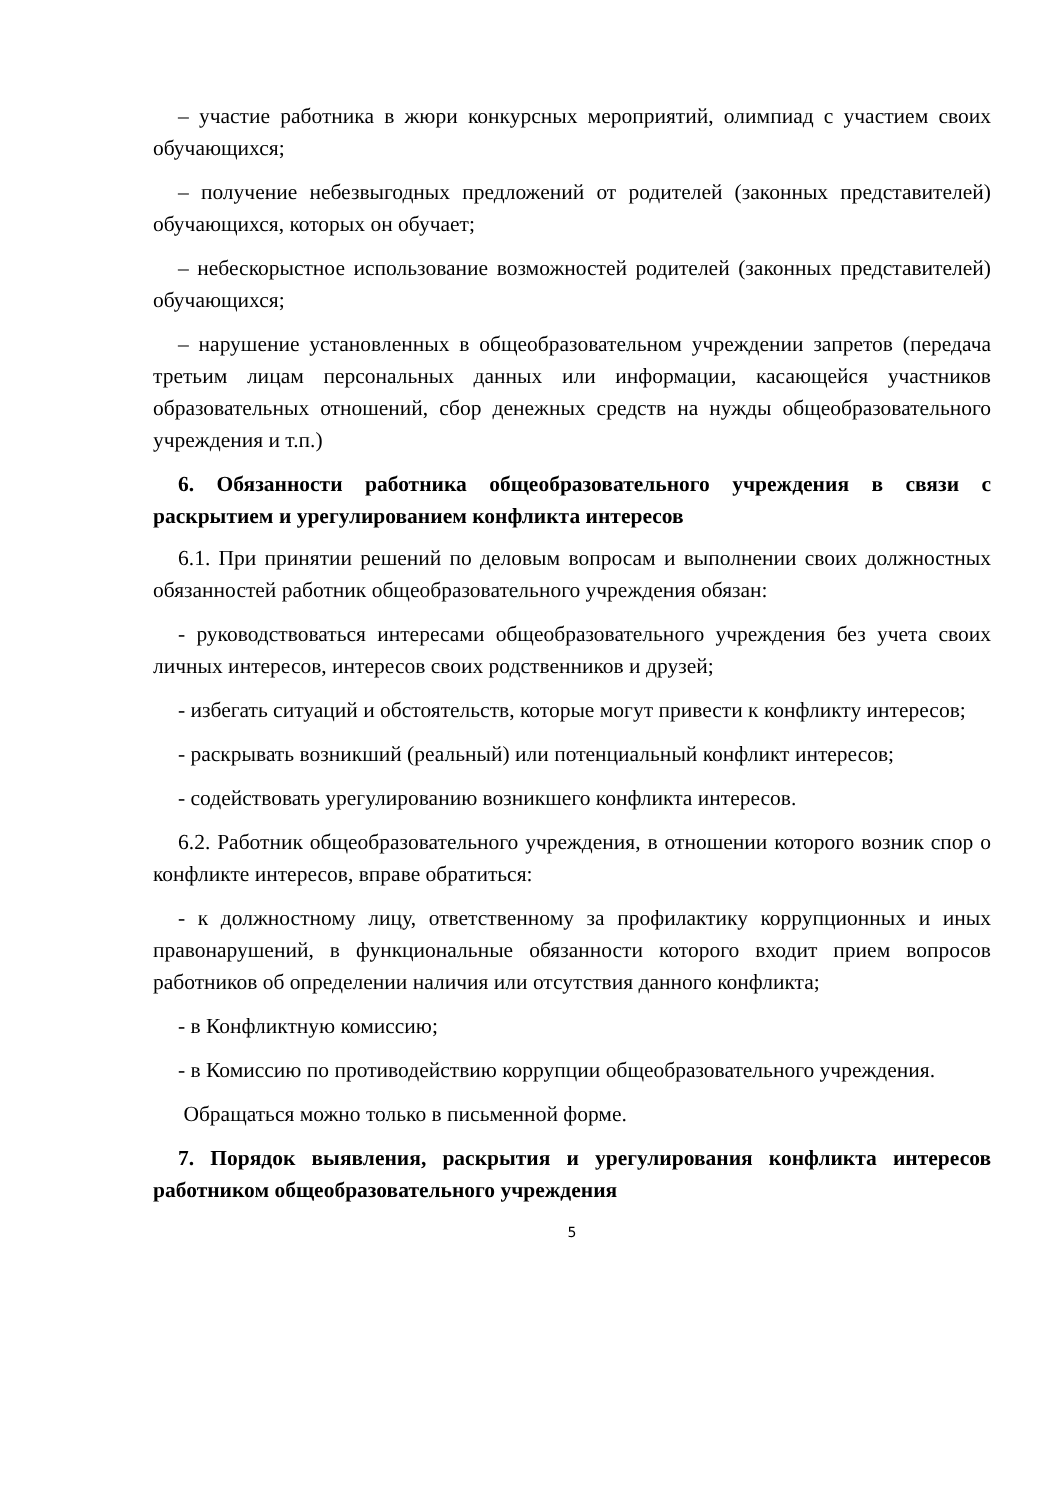– участие работника в жюри конкурсных мероприятий, олимпиад с участием своих обучающихся;
– получение небезвыгодных предложений от родителей (законных представителей) обучающихся, которых он обучает;
– небескорыстное использование возможностей родителей (законных представителей) обучающихся;
– нарушение установленных в общеобразовательном учреждении запретов (передача третьим лицам персональных данных или информации, касающейся участников образовательных отношений, сбор денежных средств на нужды общеобразовательного учреждения и т.п.)
6. Обязанности работника общеобразовательного учреждения в связи с раскрытием и урегулированием конфликта интересов
6.1. При принятии решений по деловым вопросам и выполнении своих должностных обязанностей работник общеобразовательного учреждения обязан:
- руководствоваться интересами общеобразовательного учреждения без учета своих личных интересов, интересов своих родственников и друзей;
- избегать ситуаций и обстоятельств, которые могут привести к конфликту интересов;
- раскрывать возникший (реальный) или потенциальный конфликт интересов;
- содействовать урегулированию возникшего конфликта интересов.
6.2. Работник общеобразовательного учреждения, в отношении которого возник спор о конфликте интересов, вправе обратиться:
- к должностному лицу, ответственному за профилактику коррупционных и иных правонарушений, в функциональные обязанности которого входит прием вопросов работников об определении наличия или отсутствия данного конфликта;
- в Конфликтную комиссию;
- в Комиссию по противодействию коррупции общеобразовательного учреждения.
Обращаться можно только в письменной форме.
7. Порядок выявления, раскрытия и урегулирования конфликта интересов работником общеобразовательного учреждения
5